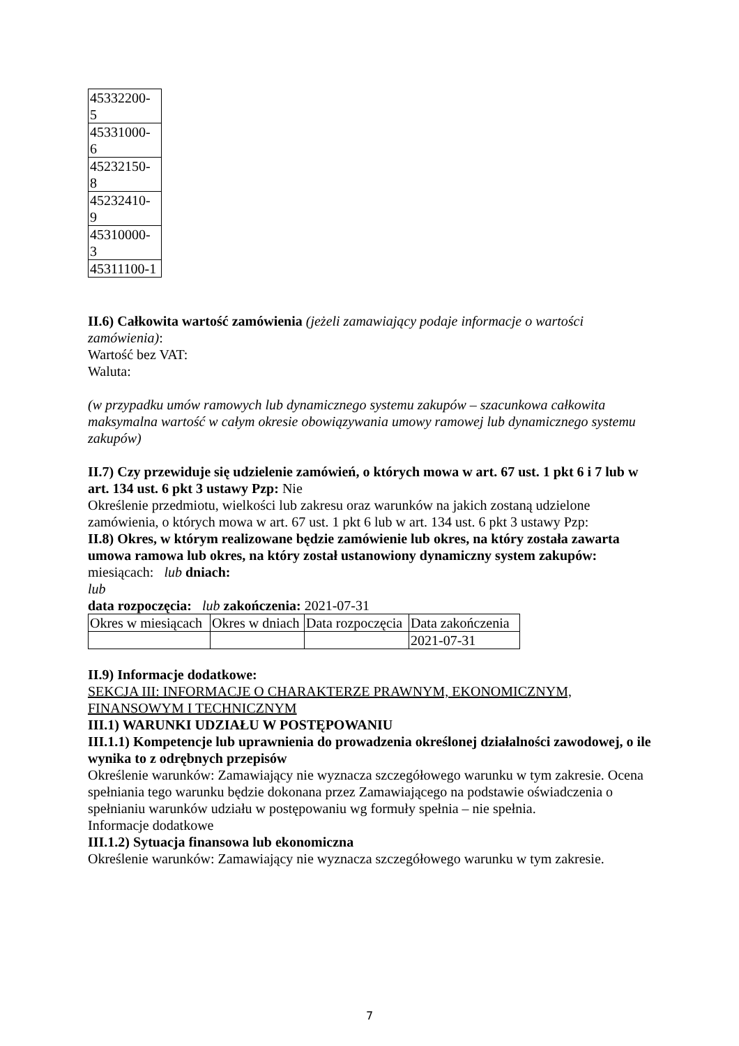| 45332200- 5 |
| 45331000- 6 |
| 45232150- 8 |
| 45232410- 9 |
| 45310000- 3 |
| 45311100-1 |
II.6) Całkowita wartość zamówienia (jeżeli zamawiający podaje informacje o wartości zamówienia):
Wartość bez VAT:
Waluta:
(w przypadku umów ramowych lub dynamicznego systemu zakupów – szacunkowa całkowita maksymalna wartość w całym okresie obowiązywania umowy ramowej lub dynamicznego systemu zakupów)
II.7) Czy przewiduje się udzielenie zamówień, o których mowa w art. 67 ust. 1 pkt 6 i 7 lub w art. 134 ust. 6 pkt 3 ustawy Pzp: Nie
Określenie przedmiotu, wielkości lub zakresu oraz warunków na jakich zostaną udzielone zamówienia, o których mowa w art. 67 ust. 1 pkt 6 lub w art. 134 ust. 6 pkt 3 ustawy Pzp:
II.8) Okres, w którym realizowane będzie zamówienie lub okres, na który została zawarta umowa ramowa lub okres, na który został ustanowiony dynamiczny system zakupów:
miesiącach: lub dniach:
lub
data rozpoczęcia: lub zakończenia: 2021-07-31
| Okres w miesiącach | Okres w dniach | Data rozpoczęcia | Data zakończenia |
| | | | 2021-07-31 |
II.9) Informacje dodatkowe:
SEKCJA III: INFORMACJE O CHARAKTERZE PRAWNYM, EKONOMICZNYM, FINANSOWYM I TECHNICZNYM
III.1) WARUNKI UDZIAŁU W POSTĘPOWANIU
III.1.1) Kompetencje lub uprawnienia do prowadzenia określonej działalności zawodowej, o ile wynika to z odrębnych przepisów
Określenie warunków: Zamawiający nie wyznacza szczegółowego warunku w tym zakresie. Ocena spełniania tego warunku będzie dokonana przez Zamawiającego na podstawie oświadczenia o spełnianiu warunków udziału w postępowaniu wg formuły spełnia – nie spełnia.
Informacje dodatkowe
III.1.2) Sytuacja finansowa lub ekonomiczna
Określenie warunków: Zamawiający nie wyznacza szczegółowego warunku w tym zakresie.
7